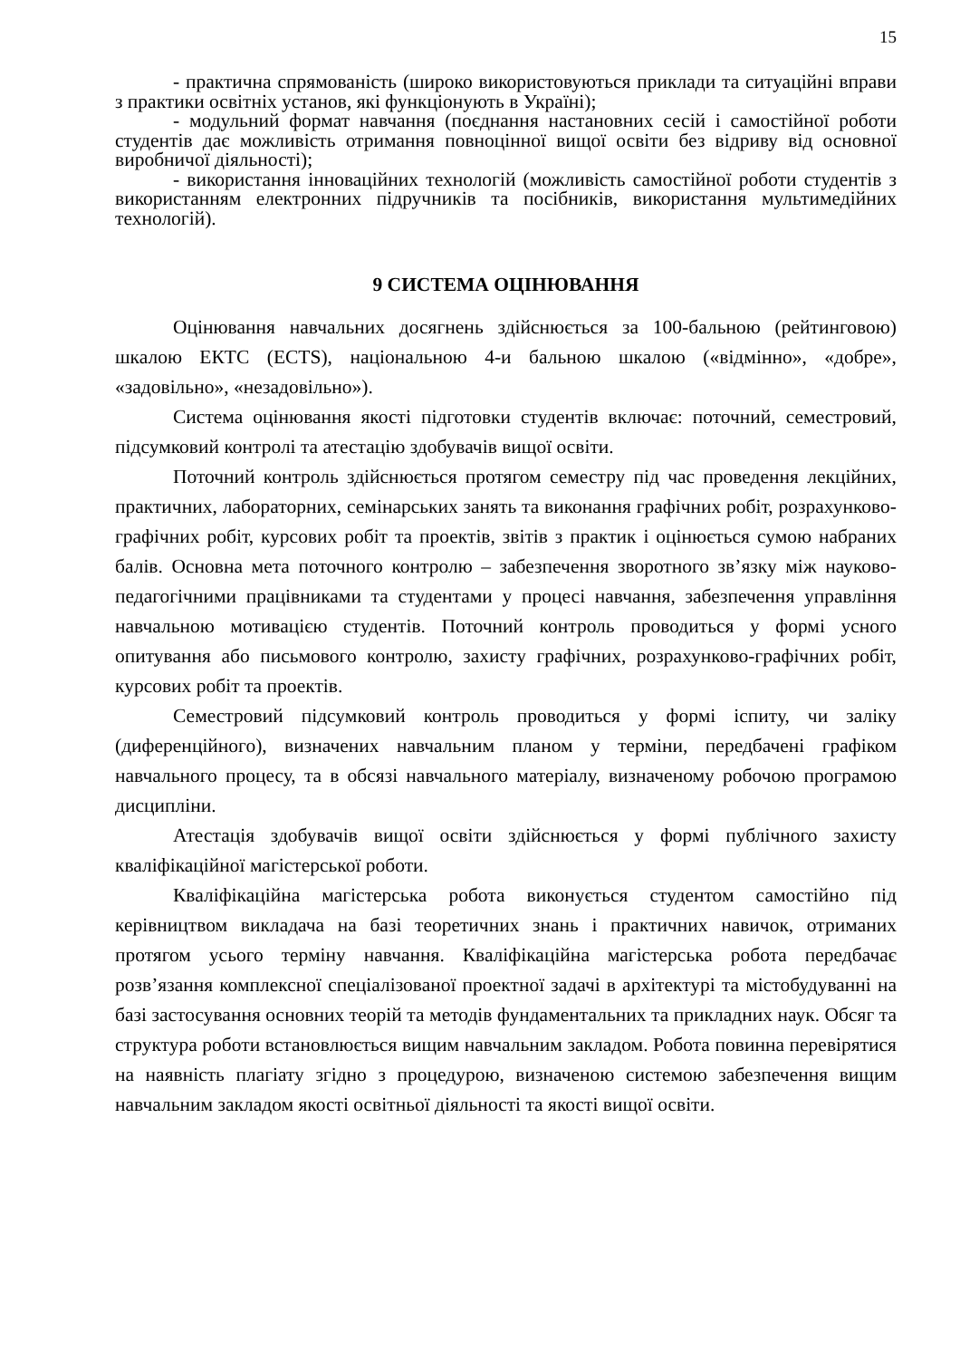15
- практична спрямованість (широко використовуються приклади та ситуаційні вправи з практики освітніх установ, які функціонують в Україні);
- модульний формат навчання (поєднання настановних сесій і самостійної роботи студентів дає можливість отримання повноцінної вищої освіти без відриву від основної виробничої діяльності);
- використання інноваційних технологій (можливість самостійної роботи студентів з використанням електронних підручників та посібників, використання мультимедійних технологій).
9 СИСТЕМА ОЦІНЮВАННЯ
Оцінювання навчальних досягнень здійснюється за 100-бальною (рейтинговою) шкалою ЕКТС (ECTS), національною 4-и бальною шкалою («відмінно», «добре», «задовільно», «незадовільно»).
Система оцінювання якості підготовки студентів включає: поточний, семестровий, підсумковий контролі та атестацію здобувачів вищої освіти.
Поточний контроль здійснюється протягом семестру під час проведення лекційних, практичних, лабораторних, семінарських занять та виконання графічних робіт, розрахунково-графічних робіт, курсових робіт та проектів, звітів з практик і оцінюється сумою набраних балів. Основна мета поточного контролю – забезпечення зворотного зв’язку між науково- педагогічними працівниками та студентами у процесі навчання, забезпечення управління навчальною мотивацією студентів. Поточний контроль проводиться у формі усного опитування або письмового контролю, захисту графічних, розрахунково-графічних робіт, курсових робіт та проектів.
Семестровий підсумковий контроль проводиться у формі іспиту, чи заліку (диференційного), визначених навчальним планом у терміни, передбачені графіком навчального процесу, та в обсязі навчального матеріалу, визначеному робочою програмою дисципліни.
Атестація здобувачів вищої освіти здійснюється у формі публічного захисту кваліфікаційної магістерської роботи.
Кваліфікаційна магістерська робота виконується студентом самостійно під керівництвом викладача на базі теоретичних знань і практичних навичок, отриманих протягом усього терміну навчання. Кваліфікаційна магістерська робота передбачає розв’язання комплексної спеціалізованої проектної задачі в архітектурі та містобудуванні на базі застосування основних теорій та методів фундаментальних та прикладних наук. Обсяг та структура роботи встановлюється вищим навчальним закладом. Робота повинна перевірятися на наявність плагіату згідно з процедурою, визначеною системою забезпечення вищим навчальним закладом якості освітньої діяльності та якості вищої освіти.